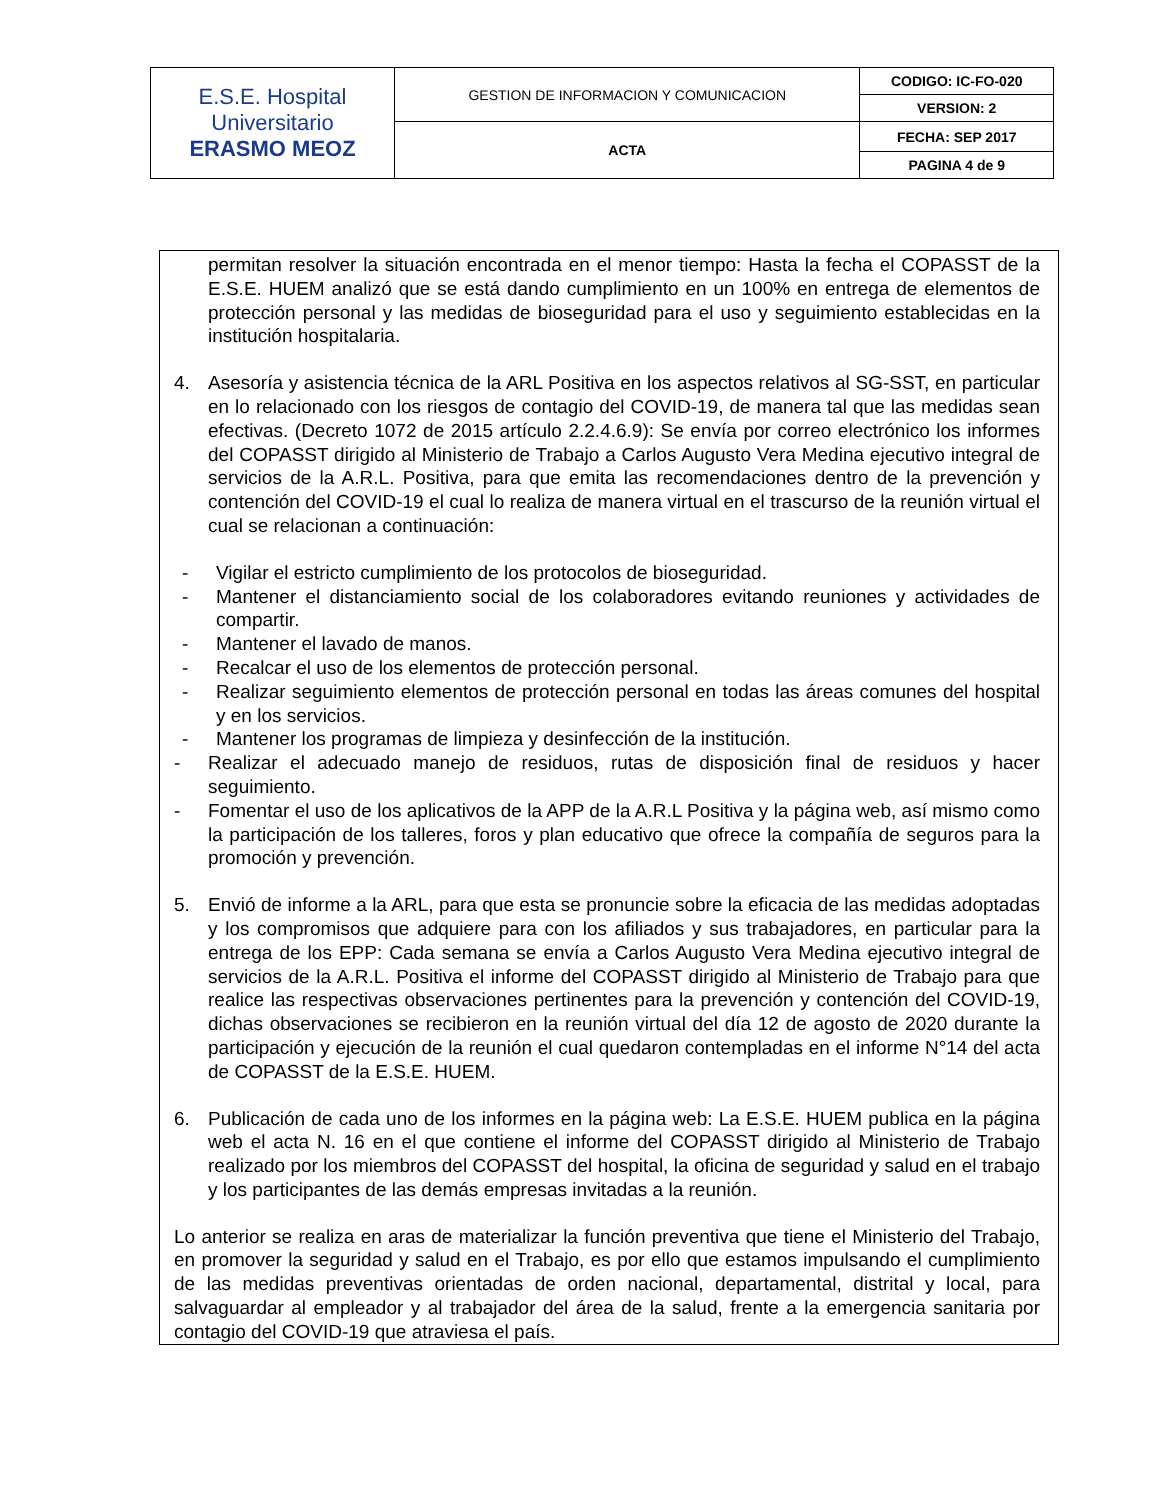| E.S.E. Hospital Universitario ERASMO MEOZ | GESTION DE INFORMACION Y COMUNICACION | CODIGO: IC-FO-020 |
| | | VERSION: 2 |
| | ACTA | FECHA: SEP 2017 |
| | | PAGINA 4 de 9 |
permitan resolver la situación encontrada en el menor tiempo: Hasta la fecha el COPASST de la E.S.E. HUEM analizó que se está dando cumplimiento en un 100% en entrega de elementos de protección personal y las medidas de bioseguridad para el uso y seguimiento establecidas en la institución hospitalaria.
4. Asesoría y asistencia técnica de la ARL Positiva en los aspectos relativos al SG-SST, en particular en lo relacionado con los riesgos de contagio del COVID-19, de manera tal que las medidas sean efectivas. (Decreto 1072 de 2015 artículo 2.2.4.6.9): Se envía por correo electrónico los informes del COPASST dirigido al Ministerio de Trabajo a Carlos Augusto Vera Medina ejecutivo integral de servicios de la A.R.L. Positiva, para que emita las recomendaciones dentro de la prevención y contención del COVID-19 el cual lo realiza de manera virtual en el trascurso de la reunión virtual el cual se relacionan a continuación:
- Vigilar el estricto cumplimiento de los protocolos de bioseguridad.
- Mantener el distanciamiento social de los colaboradores evitando reuniones y actividades de compartir.
- Mantener el lavado de manos.
- Recalcar el uso de los elementos de protección personal.
- Realizar seguimiento elementos de protección personal en todas las áreas comunes del hospital y en los servicios.
- Mantener los programas de limpieza y desinfección de la institución.
- Realizar el adecuado manejo de residuos, rutas de disposición final de residuos y hacer seguimiento.
- Fomentar el uso de los aplicativos de la APP de la A.R.L Positiva y la página web, así mismo como la participación de los talleres, foros y plan educativo que ofrece la compañía de seguros para la promoción y prevención.
5. Envió de informe a la ARL, para que esta se pronuncie sobre la eficacia de las medidas adoptadas y los compromisos que adquiere para con los afiliados y sus trabajadores, en particular para la entrega de los EPP: Cada semana se envía a Carlos Augusto Vera Medina ejecutivo integral de servicios de la A.R.L. Positiva el informe del COPASST dirigido al Ministerio de Trabajo para que realice las respectivas observaciones pertinentes para la prevención y contención del COVID-19, dichas observaciones se recibieron en la reunión virtual del día 12 de agosto de 2020 durante la participación y ejecución de la reunión el cual quedaron contempladas en el informe N°14 del acta de COPASST de la E.S.E. HUEM.
6. Publicación de cada uno de los informes en la página web: La E.S.E. HUEM publica en la página web el acta N. 16 en el que contiene el informe del COPASST dirigido al Ministerio de Trabajo realizado por los miembros del COPASST del hospital, la oficina de seguridad y salud en el trabajo y los participantes de las demás empresas invitadas a la reunión.
Lo anterior se realiza en aras de materializar la función preventiva que tiene el Ministerio del Trabajo, en promover la seguridad y salud en el Trabajo, es por ello que estamos impulsando el cumplimiento de las medidas preventivas orientadas de orden nacional, departamental, distrital y local, para salvaguardar al empleador y al trabajador del área de la salud, frente a la emergencia sanitaria por contagio del COVID-19 que atraviesa el país.